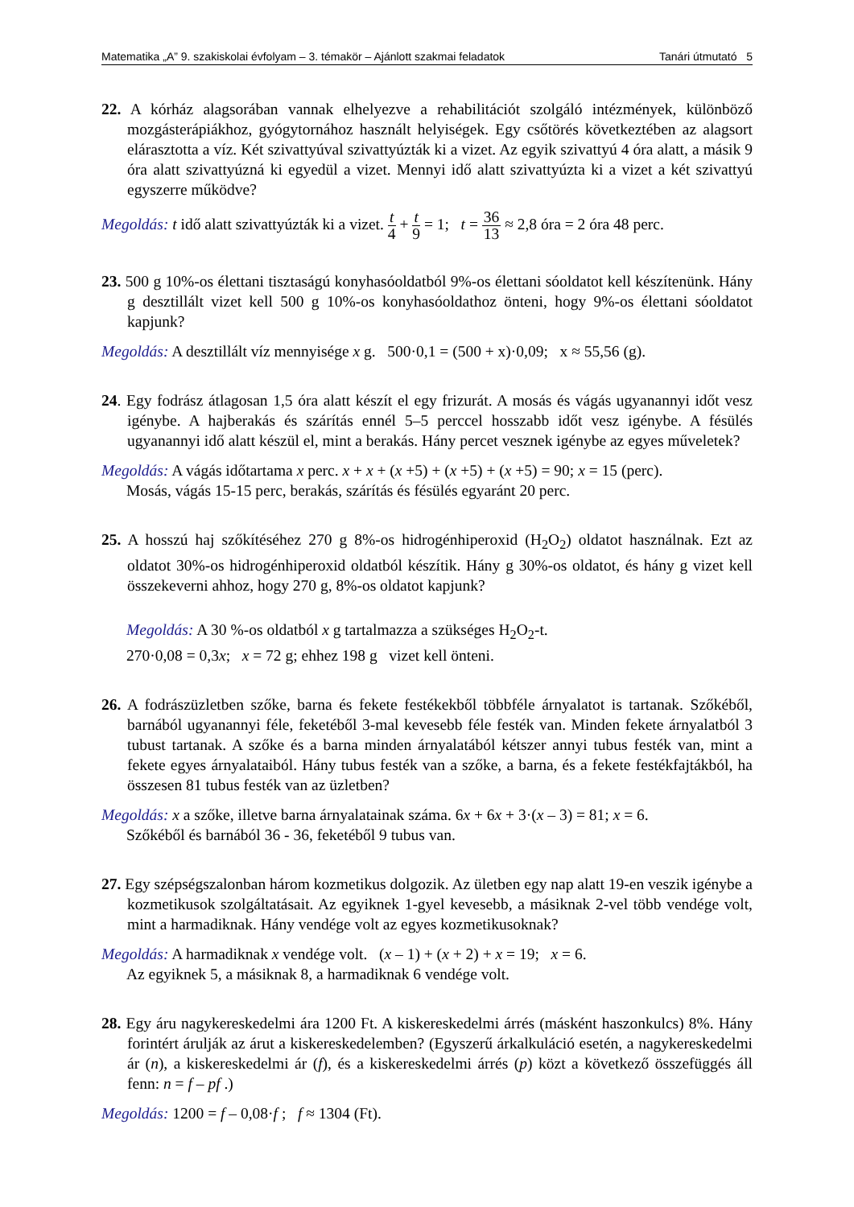Matematika „A” 9. szakiskolai évfolyam – 3. témakör – Ajánlott szakmai feladatok Tanári útmutató 5
22. A kórház alagsorában vannak elhelyezve a rehabilitációt szolgáló intézmények, különböző mozgásterápiákhoz, gyógytornához használt helyiségek. Egy csőtörés következtében az alagsort elárasztotta a víz. Két szivattyúval szivattyúzták ki a vizet. Az egyik szivattyú 4 óra alatt, a másik 9 óra alatt szivattyúzná ki egyedül a vizet. Mennyi idő alatt szivattyúzta ki a vizet a két szivattyú egyszerre működve?
Megoldás: t idő alatt szivattyúzták ki a vizet. t 4 + t 9 = 1; t = 36 13 ≈ 2,8 óra = 2 óra 48 perc.
23. 500 g 10%-os élettani tisztaságú konyhasóoldatból 9%-os élettani sóoldatot kell készítenünk. Hány g desztillált vizet kell 500 g 10%-os konyhasóoldathoz önteni, hogy 9%-os élettani sóoldatot kapjunk?
Megoldás: A desztillált víz mennyisége x g. 500·0,1 = (500 + x)·0,09; x ≈ 55,56 (g).
24. Egy fodrász átlagosan 1,5 óra alatt készít el egy frizurát. A mosás és vágás ugyanannyi időt vesz igénybe. A hajberakás és szárítás ennél 5–5 perccel hosszabb időt vesz igénybe. A fésülés ugyanannyi idő alatt készül el, mint a berakás. Hány percet vesznek igénybe az egyes műveletek?
Megoldás: A vágás időtartama x perc. x + x + (x +5) + (x +5) + (x +5) = 90; x = 15 (perc).
Mosás, vágás 15-15 perc, berakás, szárítás és fésülés egyaránt 20 perc.
25. A hosszú haj szőkítéséhez 270 g 8%-os hidrogénhiperoxid (H<sub>2</sub>O<sub>2</sub>) oldatot használnak. Ezt az oldatot 30%-os hidrogénhiperoxid oldatból készítik. Hány g 30%-os oldatot, és hány g vizet kell összekeverni ahhoz, hogy 270 g, 8%-os oldatot kapjunk?
Megoldás: A 30 %-os oldatból x g tartalmazza a szükséges H<sub>2</sub>O<sub>2</sub>-t.
270·0,08 = 0,3x; x = 72 g; ehhez 198 g vizet kell önteni.
26. A fodrászüzletben szőke, barna és fekete festékekből többféle árnyalatot is tartanak. Szőkéből, barnából ugyanannyi féle, feketéből 3-mal kevesebb féle festék van. Minden fekete árnyalatból 3 tubust tartanak. A szőke és a barna minden árnyalatából kétszer annyi tubus festék van, mint a fekete egyes árnyalataiból. Hány tubus festék van a szőke, a barna, és a fekete festékfajtákból, ha összesen 81 tubus festék van az üzletben?
Megoldás: x a szőke, illetve barna árnyalatainak száma. 6x + 6x + 3·(x – 3) = 81; x = 6.
Szőkéből és barnából 36 - 36, feketéből 9 tubus van.
27. Egy szépségszalonban három kozmetikus dolgozik. Az ületben egy nap alatt 19-en veszik igénybe a kozmetikusok szolgáltatásait. Az egyiknek 1-gyel kevesebb, a másiknak 2-vel több vendége volt, mint a harmadiknak. Hány vendége volt az egyes kozmetikusoknak?
Megoldás: A harmadiknak x vendége volt. (x – 1) + (x + 2) + x = 19; x = 6.
Az egyiknek 5, a másiknak 8, a harmadiknak 6 vendége volt.
28. Egy áru nagykereskedelmi ára 1200 Ft. A kiskereskedelmi árrés (másként haszonkulcs) 8%. Hány forintért árulják az árut a kiskereskedelemben? (Egyszerű árkalkuláció esetén, a nagykereskedelmi ár (n), a kiskereskedelmi ár (f), és a kiskereskedelmi árrés (p) közt a következő összefüggés áll fenn: n = f – pf .)
Megoldás: 1200 = f – 0,08·f ; f ≈ 1304 (Ft).